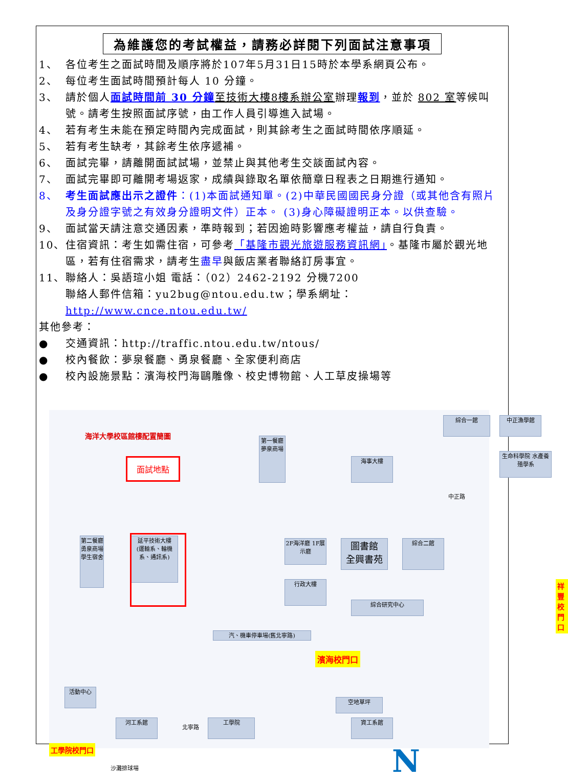為維護您的考試權益，請務必詳閱下列面試注意事項
1、 各位考生之面試時間及順序將於107年5月31日15時於本學系網頁公布。
2、 每位考生面試時間預計每人 10 分鐘。
3、 請於個人面試時間前 30 分鐘 至技術大樓8樓系辦公室辦理報到，並於 802 室等候叫號。請考生按照面試序號，由工作人員引導進入試場。
4、 若有考生未能在預定時間內完成面試，則其餘考生之面試時間依序順延。
5、 若有考生缺考，其餘考生依序遞補。
6、 面試完畢，請離開面試試場，並禁止與其他考生交談面試內容。
7、 面試完畢即可離開考場返家，成績與錄取名單依簡章日程表之日期進行通知。
8、 考生面試應出示之證件：(1)本面試通知單。(2)中華民國國民身分證（或其他含有照片及身分證字號之有效身分證明文件）正本。 (3)身心障礙證明正本。以供查驗。
9、 面試當天請注意交通因素，準時報到；若因逾時影響應考權益，請自行負責。
10、 住宿資訊：考生如需住宿，可參考「基隆市觀光旅遊服務資訊網」。基隆市屬於觀光地區，若有住宿需求，請考生盡早與飯店業者聯絡訂房事宜。
11、 聯絡人：吳語瑄小姐 電話：（02）2462-2192 分機7200
聯絡人郵件信箱：yu2bug@ntou.edu.tw；學系網址：http://www.cnce.ntou.edu.tw/
其他參考：
● 交通資訊：http://traffic.ntou.edu.tw/ntous/
● 校內餐飲：夢泉餐廳、勇泉餐廳、全家便利商店
● 校內設施景點：濱海校門海鷗雕像、校史博物館、人工草皮操場等
海洋大學校區館樓配置簡圖
面試地點
延平技術大樓
(運輸系、輪機系、通訊系)
第二餐廳 勇泉商場 學生宿舍
第一餐廳 夢泉商場
圖書館
全興書苑
2F海洋廳 1F展示廳
行政大樓
綜合二館
綜合一館 中正漁學館
生命科學院 水產養殖學系
海事大樓
活動中心
綜合研究中心
汽、機車停車場(舊北寧路)
濱海校門口
工學院校門口
祥豐校門口
工學院
河工系館 資工系館
空地草坪
沙灘排球場 N
中正路
北寧路